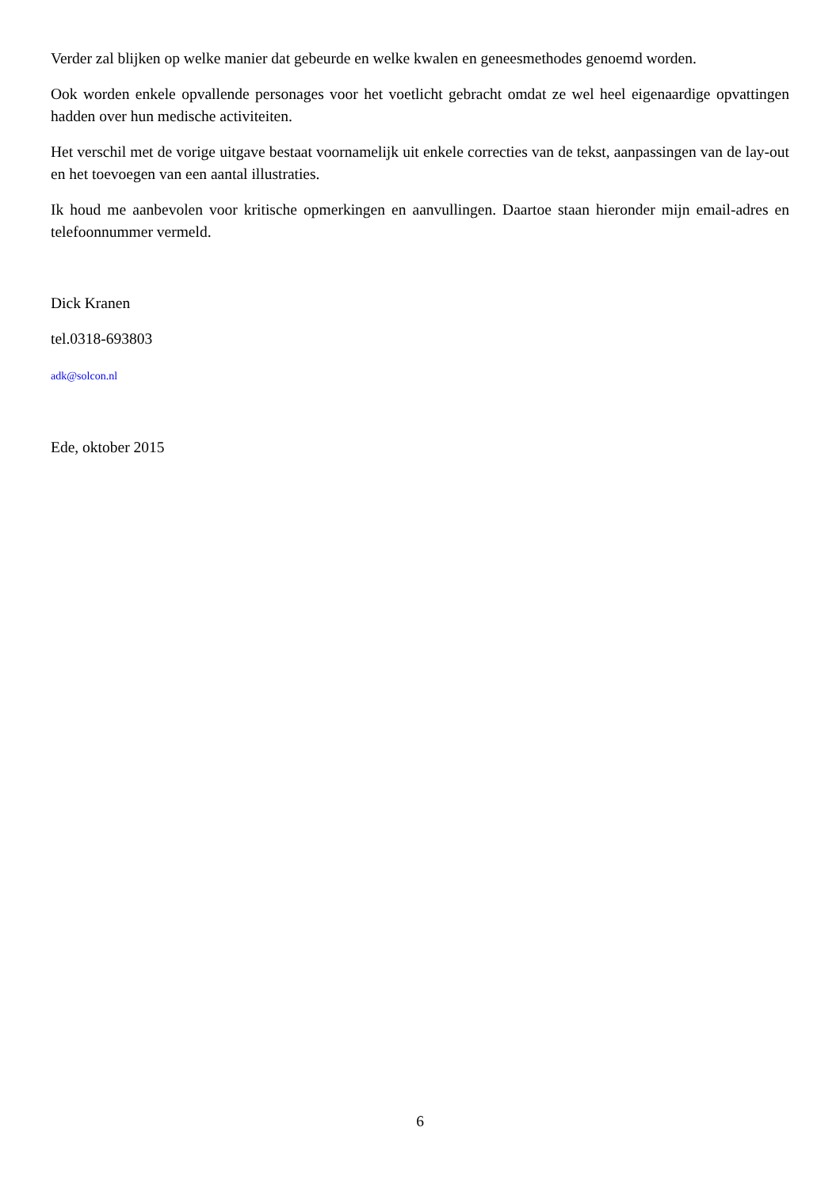Verder zal blijken op welke manier dat gebeurde en welke kwalen en geneesmethodes genoemd worden.
Ook worden enkele opvallende personages voor het voetlicht gebracht omdat ze wel heel eigenaardige opvattingen hadden over hun medische activiteiten.
Het verschil met de vorige uitgave bestaat voornamelijk uit enkele correcties van de tekst, aanpassingen van de lay-out en het toevoegen van een aantal illustraties.
Ik houd me aanbevolen voor kritische opmerkingen en aanvullingen. Daartoe staan hieronder mijn email-adres en telefoonnummer vermeld.
Dick Kranen
tel.0318-693803
adk@solcon.nl
Ede, oktober 2015
6